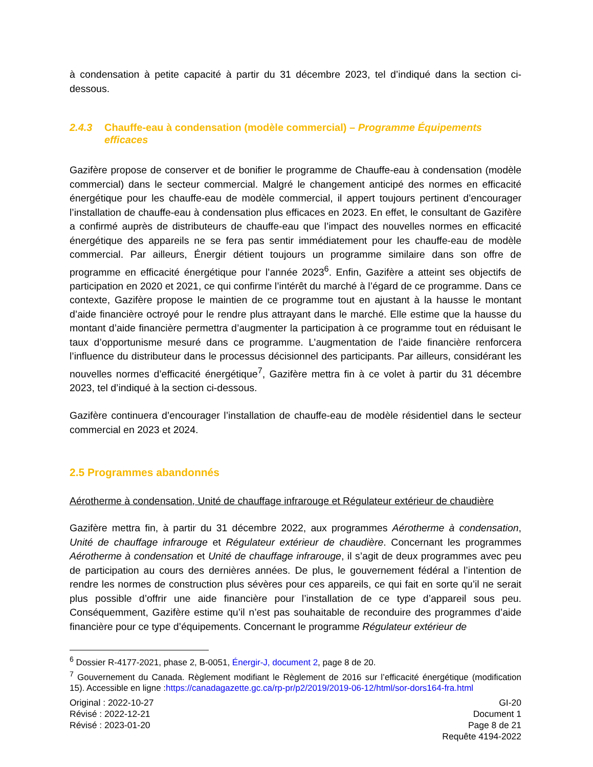à condensation à petite capacité à partir du 31 décembre 2023, tel d’indiqué dans la section ci-dessous.
2.4.3 Chauffe-eau à condensation (modèle commercial) – Programme Équipements efficaces
Gazifère propose de conserver et de bonifier le programme de Chauffe-eau à condensation (modèle commercial) dans le secteur commercial. Malgré le changement anticipé des normes en efficacité énergétique pour les chauffe-eau de modèle commercial, il appert toujours pertinent d’encourager l’installation de chauffe-eau à condensation plus efficaces en 2023. En effet, le consultant de Gazifère a confirmé auprès de distributeurs de chauffe-eau que l’impact des nouvelles normes en efficacité énergétique des appareils ne se fera pas sentir immédiatement pour les chauffe-eau de modèle commercial. Par ailleurs, Énergir détient toujours un programme similaire dans son offre de programme en efficacité énergétique pour l’année 2023<sup>6</sup>. Enfin, Gazifère a atteint ses objectifs de participation en 2020 et 2021, ce qui confirme l’intérêt du marché à l’égard de ce programme. Dans ce contexte, Gazifère propose le maintien de ce programme tout en ajustant à la hausse le montant d’aide financière octroyé pour le rendre plus attrayant dans le marché. Elle estime que la hausse du montant d’aide financière permettra d’augmenter la participation à ce programme tout en réduisant le taux d’opportunisme mesuré dans ce programme. L’augmentation de l’aide financière renforcera l’influence du distributeur dans le processus décisionnel des participants. Par ailleurs, considérant les nouvelles normes d’efficacité énergétique<sup>7</sup>, Gazifère mettra fin à ce volet à partir du 31 décembre 2023, tel d’indiqué à la section ci-dessous.
Gazifère continuera d’encourager l’installation de chauffe-eau de modèle résidentiel dans le secteur commercial en 2023 et 2024.
2.5 Programmes abandonnés
Aérotherme à condensation, Unité de chauffage infrarouge et Régulateur extérieur de chaudière
Gazifère mettra fin, à partir du 31 décembre 2022, aux programmes Aérotherme à condensation, Unité de chauffage infrarouge et Régulateur extérieur de chaudière. Concernant les programmes Aérotherme à condensation et Unité de chauffage infrarouge, il s’agit de deux programmes avec peu de participation au cours des dernières années. De plus, le gouvernement fédéral a l’intention de rendre les normes de construction plus sévères pour ces appareils, ce qui fait en sorte qu’il ne serait plus possible d’offrir une aide financière pour l’installation de ce type d’appareil sous peu. Conséquemment, Gazifère estime qu’il n’est pas souhaitable de reconduire des programmes d’aide financière pour ce type d’équipements. Concernant le programme Régulateur extérieur de
<sup>6</sup> Dossier R-4177-2021, phase 2, B-0051, Énergir-J, document 2, page 8 de 20.
<sup>7</sup> Gouvernement du Canada. Règlement modifiant le Règlement de 2016 sur l’efficacité énergétique (modification 15). Accessible en ligne :https://canadagazette.gc.ca/rp-pr/p2/2019/2019-06-12/html/sor-dors164-fra.html
Original : 2022-10-27
Révisé : 2022-12-21
Révisé : 2023-01-20
GI-20
Document 1
Page 8 de 21
Requête 4194-2022